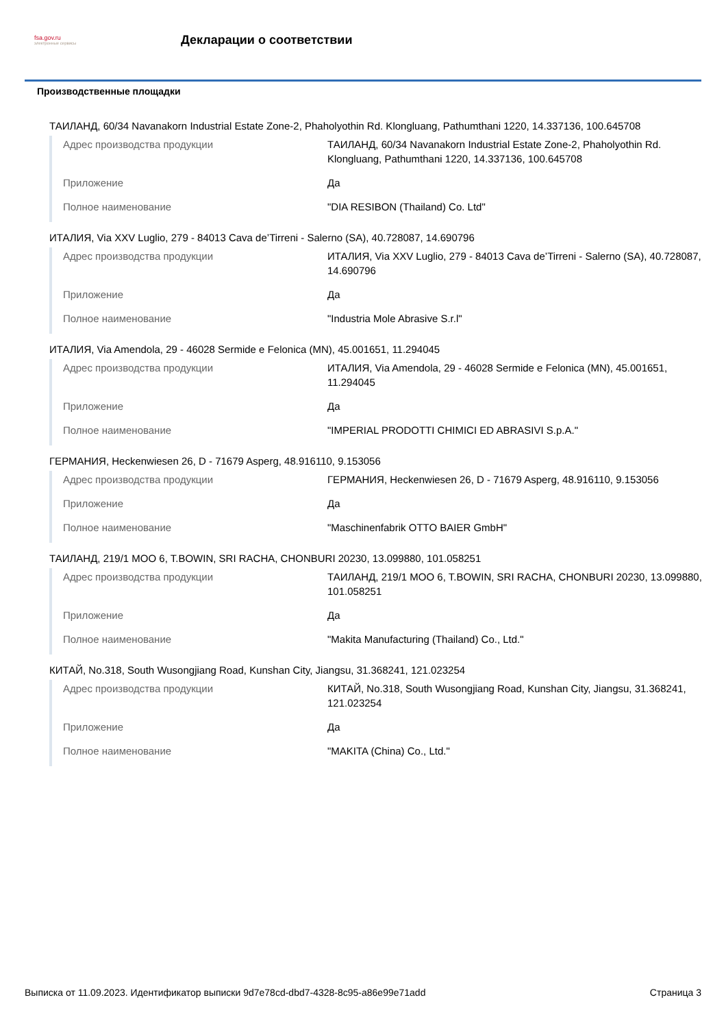fsa.gov.ru
электронные сервисы
Декларации о соответствии
Производственные площадки
ТАИЛАНД, 60/34 Navanakorn Industrial Estate Zone-2, Phaholyothin Rd. Klongluang, Pathumthani 1220, 14.337136, 100.645708
| Адрес производства продукции | ТАИЛАНД, 60/34 Navanakorn Industrial Estate Zone-2, Phaholyothin Rd. Klongluang, Pathumthani 1220, 14.337136, 100.645708 |
| Приложение | Да |
| Полное наименование | "DIA RESIBON (Thailand) Co. Ltd" |
ИТАЛИЯ, Via XXV Luglio, 279 - 84013 Cava de’Tirreni - Salerno (SA), 40.728087, 14.690796
| Адрес производства продукции | ИТАЛИЯ, Via XXV Luglio, 279 - 84013 Cava de’Tirreni - Salerno (SA), 40.728087, 14.690796 |
| Приложение | Да |
| Полное наименование | "Industria Mole Abrasive S.r.l" |
ИТАЛИЯ, Via Amendola, 29 - 46028 Sermide e Felonica (MN), 45.001651, 11.294045
| Адрес производства продукции | ИТАЛИЯ, Via Amendola, 29 - 46028 Sermide e Felonica (MN), 45.001651, 11.294045 |
| Приложение | Да |
| Полное наименование | "IMPERIAL PRODOTTI CHIMICI ED ABRASIVI S.p.A." |
ГЕРМАНИЯ, Heckenwiesen 26, D - 71679 Asperg, 48.916110, 9.153056
| Адрес производства продукции | ГЕРМАНИЯ, Heckenwiesen 26, D - 71679 Asperg, 48.916110, 9.153056 |
| Приложение | Да |
| Полное наименование | "Maschinenfabrik OTTO BAIER GmbH" |
ТАИЛАНД, 219/1 MOO 6, T.BOWIN, SRI RACHA, CHONBURI 20230, 13.099880, 101.058251
| Адрес производства продукции | ТАИЛАНД, 219/1 MOO 6, T.BOWIN, SRI RACHA, CHONBURI 20230, 13.099880, 101.058251 |
| Приложение | Да |
| Полное наименование | "Makita Manufacturing (Thailand) Co., Ltd." |
КИТАЙ, No.318, South Wusongjiang Road, Kunshan City, Jiangsu, 31.368241, 121.023254
| Адрес производства продукции | КИТАЙ, No.318, South Wusongjiang Road, Kunshan City, Jiangsu, 31.368241, 121.023254 |
| Приложение | Да |
| Полное наименование | "MAKITA (China) Co., Ltd." |
Выписка от 11.09.2023. Идентификатор выписки 9d7e78cd-dbd7-4328-8c95-a86e99e71add Страница 3